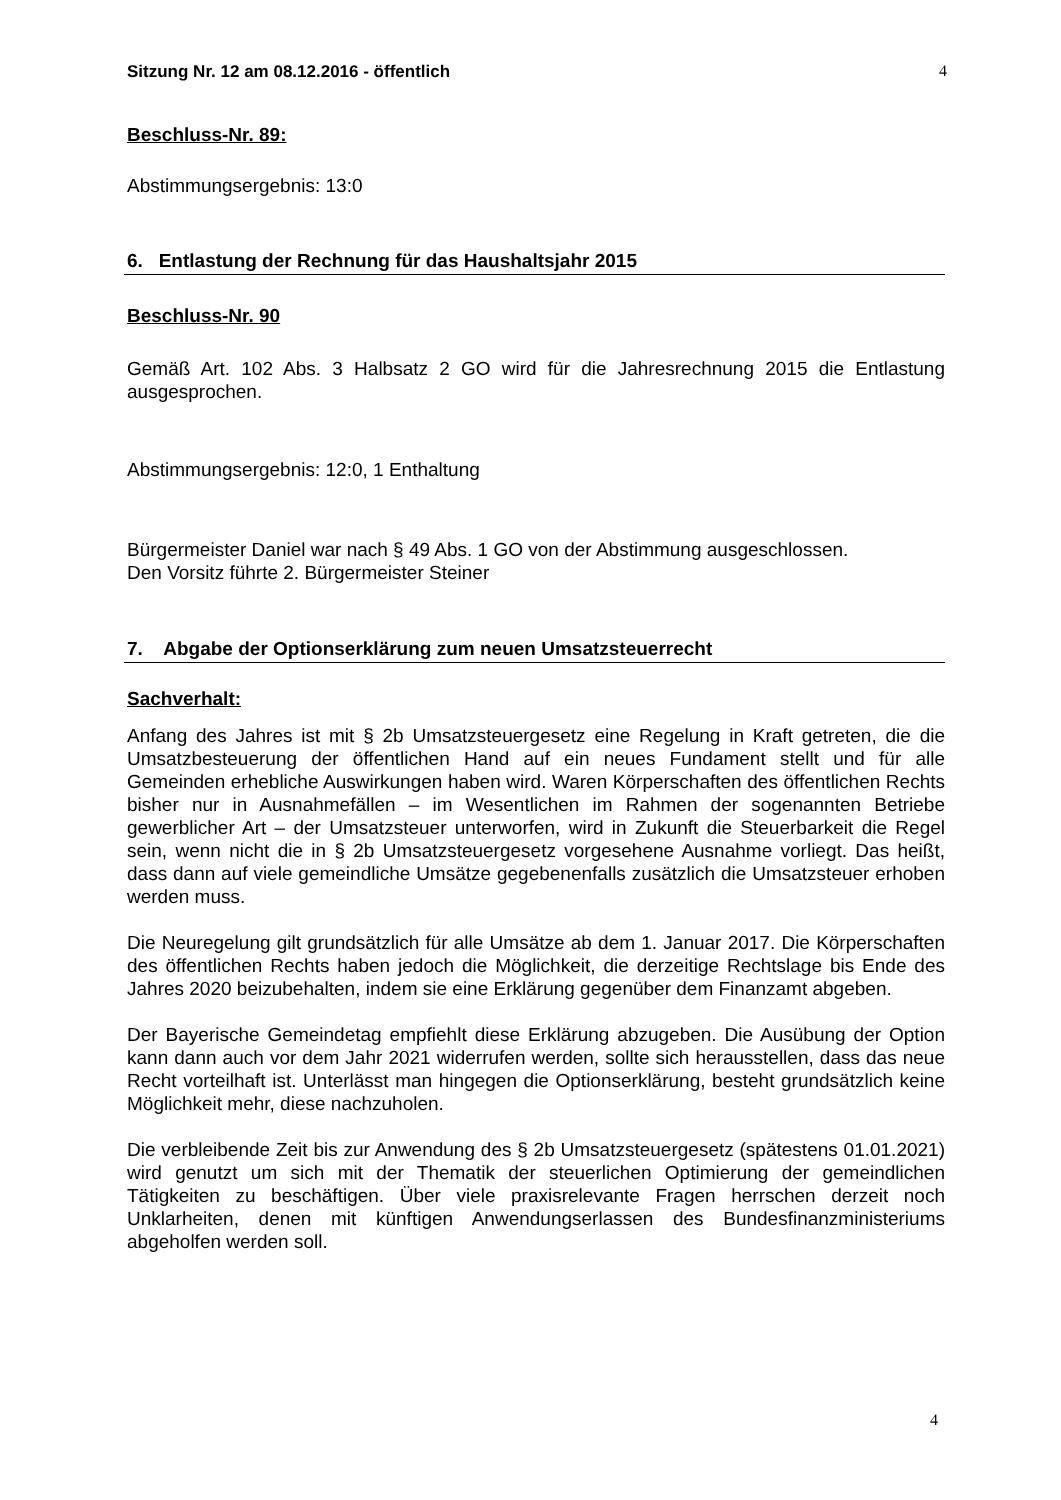Sitzung Nr. 12 am 08.12.2016 - öffentlich 4
Beschluss-Nr. 89:
Abstimmungsergebnis: 13:0
6. Entlastung der Rechnung für das Haushaltsjahr 2015
Beschluss-Nr. 90
Gemäß Art. 102 Abs. 3 Halbsatz 2 GO wird für die Jahresrechnung 2015 die Entlastung ausgesprochen.
Abstimmungsergebnis: 12:0, 1 Enthaltung
Bürgermeister Daniel war nach § 49 Abs. 1 GO von der Abstimmung ausgeschlossen.
Den Vorsitz führte 2. Bürgermeister Steiner
7. Abgabe der Optionserklärung zum neuen Umsatzsteuerrecht
Sachverhalt:
Anfang des Jahres ist mit § 2b Umsatzsteuergesetz eine Regelung in Kraft getreten, die die Umsatzbesteuerung der öffentlichen Hand auf ein neues Fundament stellt und für alle Gemeinden erhebliche Auswirkungen haben wird. Waren Körperschaften des öffentlichen Rechts bisher nur in Ausnahmefällen – im Wesentlichen im Rahmen der sogenannten Betriebe gewerblicher Art – der Umsatzsteuer unterworfen, wird in Zukunft die Steuerbarkeit die Regel sein, wenn nicht die in § 2b Umsatzsteuergesetz vorgesehene Ausnahme vorliegt. Das heißt, dass dann auf viele gemeindliche Umsätze gegebenenfalls zusätzlich die Umsatzsteuer erhoben werden muss.
Die Neuregelung gilt grundsätzlich für alle Umsätze ab dem 1. Januar 2017. Die Körperschaften des öffentlichen Rechts haben jedoch die Möglichkeit, die derzeitige Rechtslage bis Ende des Jahres 2020 beizubehalten, indem sie eine Erklärung gegenüber dem Finanzamt abgeben.
Der Bayerische Gemeindetag empfiehlt diese Erklärung abzugeben. Die Ausübung der Option kann dann auch vor dem Jahr 2021 widerrufen werden, sollte sich herausstellen, dass das neue Recht vorteilhaft ist. Unterlässt man hingegen die Optionserklärung, besteht grundsätzlich keine Möglichkeit mehr, diese nachzuholen.
Die verbleibende Zeit bis zur Anwendung des § 2b Umsatzsteuergesetz (spätestens 01.01.2021) wird genutzt um sich mit der Thematik der steuerlichen Optimierung der gemeindlichen Tätigkeiten zu beschäftigen. Über viele praxisrelevante Fragen herrschen derzeit noch Unklarheiten, denen mit künftigen Anwendungserlassen des Bundesfinanzministeriums abgeholfen werden soll.
4